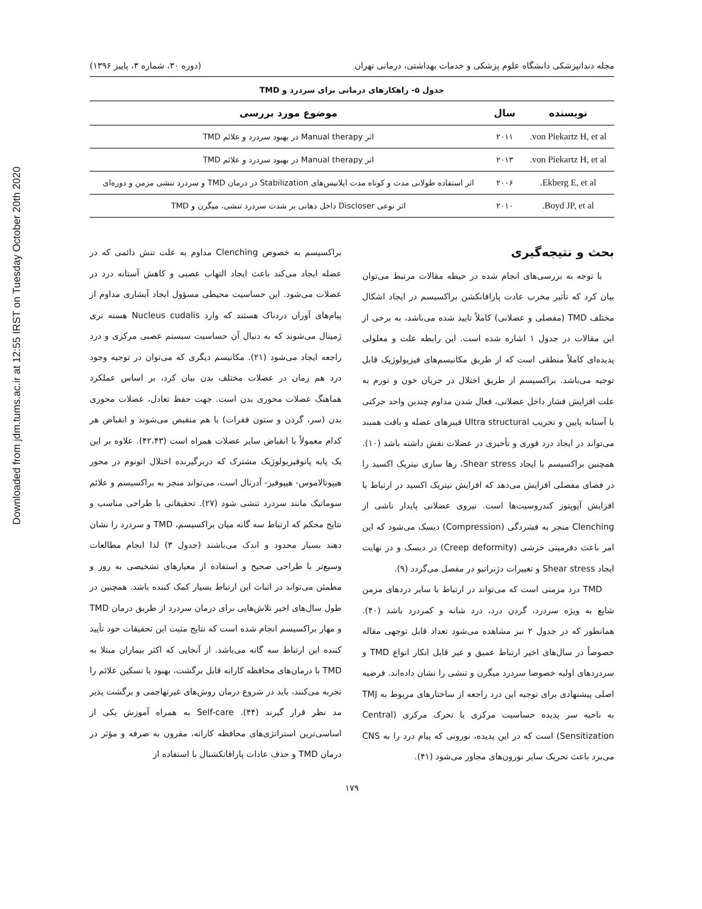Downloaded from jdm.tums.ac.ir at 12:55 IRST on Tuesday October 20th 2020
مجله دندانپزشکی دانشگاه علوم پزشکی و خدمات بهداشتی، درمانی تهران (دوره ۳۰، شماره ۳، پاییز ۱۳۹۶)
جدول ۵- راهکارهای درمانی برای سردرد و TMD
| نویسنده | سال | موضوع مورد بررسی |
| --- | --- | --- |
| von Piekartz H, et al. | ۲۰۱۱ | اثر Manual therapy در بهبود سردرد و علائم TMD |
| von Piekartz H, et al. | ۲۰۱۳ | اثر Manual therapy در بهبود سردرد و علائم TMD |
| Ekberg E, et al. | ۲۰۰۶ | اثر استفاده طولانی مدت و کوتاه مدت اپلانیس‌های Stabilization در درمان TMD و سردرد تنشی مزمن و دوره‌ای |
| Boyd JP, et al. | ۲۰۱۰ | اثر نوعی Discloser داخل دهانی بر شدت سردرد تنشی، میگرن و TMD |
بحث و نتیجه‌گیری
با توجه به بررسی‌های انجام شده در حیطه مقالات مرتبط می‌توان بیان کرد که تأثیر مخرب عادت پارافانکشن براکسیسم در ایجاد اشکال مختلف TMD (مفصلی و عضلانی) کاملاً تایید شده می‌باشد، به برخی از این مقالات در جدول ۱ اشاره شده است. این رابطه علت و معلولی پدیده‌ای کاملاً منطقی است که از طریق مکانیسم‌های فیزیولوژیک قابل توجیه می‌باشد. براکسیسم از طریق اختلال در جریان خون و تورم به علت افزایش فشار داخل عضلانی، فعال شدن مداوم چندین واحد حرکتی با آستانه پایین و تخریب Ultra structural فیبرهای عضله و بافت همبند می‌تواند در ایجاد درد فوری و تأخیری در عضلات نقش داشته باشد (۱۰). همچنین براکسیسم با ایجاد Shear stress، رها سازی نیتریک اکسید را در فضای مفصلی افزایش می‌دهد که افزایش نیتریک اکسید در ارتباط با افزایش آپوپتوز کندروسیت‌ها است. نیروی عضلانی پایدار ناشی از Clenching منجر به فشردگی (Compression) دیسک می‌شود که این امر باعث دفرمیتی خزشی (Creep deformity) در دیسک و در نهایت ایجاد Shear stress و تغییرات دژنراتیو در مفصل می‌گردد (۹).
TMD درد مزمنی است که می‌تواند در ارتباط با سایر دردهای مزمن شایع به ویژه سردرد، گردن درد، درد شانه و کمردرد باشد (۴۰). همانطور که در جدول ۲ نیز مشاهده می‌شود تعداد قابل توجهی مقاله خصوصاً در سال‌های اخیر ارتباط عمیق و غیر قابل انکار انواع TMD و سردردهای اولیه خصوصا سردرد میگرن و تنشی را نشان داده‌اند. فرضیه اصلی پیشنهادی برای توجیه این درد راجعه از ساختارهای مربوط به TMJ به ناحیه سر پدیده حساسیت مرکزی یا تحرک مرکزی (Central Sensitization) است که در این پدیده، نورونی که پیام درد را به CNS می‌برد باعث تحریک سایر نورون‌های مجاور می‌شود (۴۱).
براکسیسم به خصوص Clenching مداوم به علت تنش دائمی که در عضله ایجاد می‌کند باعث ایجاد التهاب عصبی و کاهش آستانه درد در عضلات می‌شود. این حساسیت محیطی مسؤول ایجاد آبشاری مداوم از پیام‌های آوران دردناک هستند که وارد Nucleus cudalis هسته تری ژمینال می‌شوند که به دنبال آن حساسیت سیستم عصبی مرکزی و درد راجعه ایجاد می‌شود (۲۱). مکانیسم دیگری که می‌توان در توجیه وجود درد هم زمان در عضلات مختلف بدن بیان کرد، بر اساس عملکرد هماهنگ عضلات محوری بدن است. جهت حفظ تعادل، عضلات محوری بدن (سر، گردن و ستون فقرات) با هم منقبض می‌شوند و انقباض هر کدام معمولاً با انقباض سایر عضلات همراه است (۴۲،۴۳). علاوه بر این یک پایه پاتوفیزیولوژیک مشترک که دربرگیرنده اختلال اتونوم در محور هیپوتالاموس- هیپوفیز- آدرنال است، می‌تواند منجر به براکسیسم و علائم سوماتیک مانند سردرد تنشی شود (۲۷). تحقیقاتی با طراحی مناسب و نتایج محکم که ارتباط سه گانه میان براکسیسم، TMD و سردرد را نشان دهند بسیار محدود و اندک می‌باشند (جدول ۳) لذا انجام مطالعات وسیع‌تر با طراحی صحیح و استفاده از معیارهای تشخیصی به روز و مطمئن می‌تواند در اثبات این ارتباط بسیار کمک کننده باشد. همچنین در طول سال‌های اخیر تلاش‌هایی برای درمان سردرد از طریق درمان TMD و مهار براکسیسم انجام شده است که نتایج مثبت این تحقیقات خود تأیید کننده این ارتباط سه گانه می‌باشد. از آنجایی که اکثر بیماران مبتلا به TMD با درمان‌های محافظه کارانه قابل برگشت، بهبود یا تسکین علائم را تجربه می‌کنند، باید در شروع درمان روش‌های غیرتهاجمی و برگشت پذیر مد نظر قرار گیرند (۴۴). Self-care به همراه آموزش یکی از اساسی‌ترین استراتژی‌های محافظه کارانه، مقرون به صرفه و مؤثر در درمان TMD و حذف عادات پارافانکشنال با استفاده از
۱۷۹